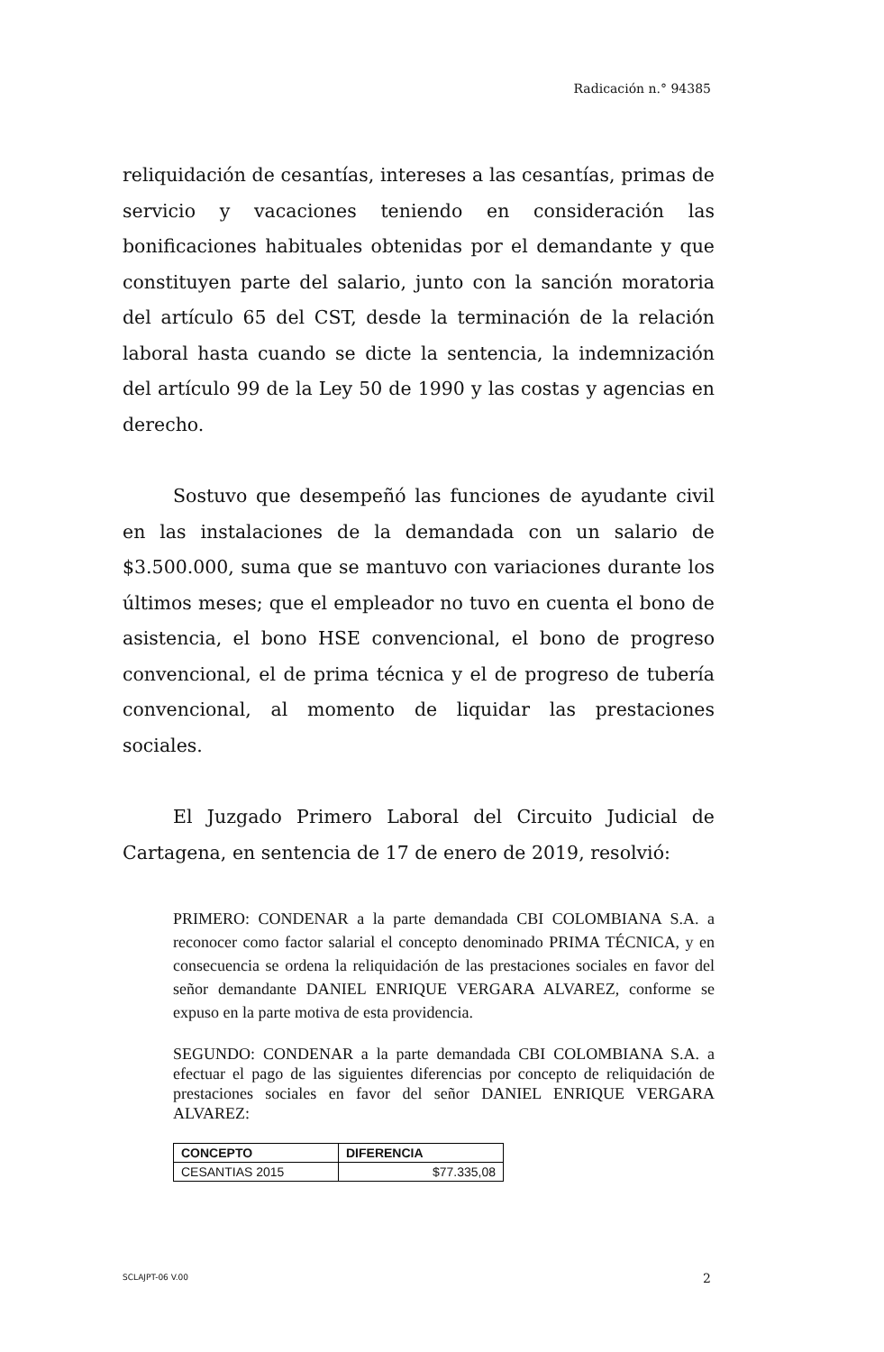Radicación n.° 94385
reliquidación de cesantías, intereses a las cesantías, primas de servicio y vacaciones teniendo en consideración las bonificaciones habituales obtenidas por el demandante y que constituyen parte del salario, junto con la sanción moratoria del artículo 65 del CST, desde la terminación de la relación laboral hasta cuando se dicte la sentencia, la indemnización del artículo 99 de la Ley 50 de 1990 y las costas y agencias en derecho.
Sostuvo que desempeñó las funciones de ayudante civil en las instalaciones de la demandada con un salario de $3.500.000, suma que se mantuvo con variaciones durante los últimos meses; que el empleador no tuvo en cuenta el bono de asistencia, el bono HSE convencional, el bono de progreso convencional, el de prima técnica y el de progreso de tubería convencional, al momento de liquidar las prestaciones sociales.
El Juzgado Primero Laboral del Circuito Judicial de Cartagena, en sentencia de 17 de enero de 2019, resolvió:
PRIMERO: CONDENAR a la parte demandada CBI COLOMBIANA S.A. a reconocer como factor salarial el concepto denominado PRIMA TÉCNICA, y en consecuencia se ordena la reliquidación de las prestaciones sociales en favor del señor demandante DANIEL ENRIQUE VERGARA ALVAREZ, conforme se expuso en la parte motiva de esta providencia.
SEGUNDO: CONDENAR a la parte demandada CBI COLOMBIANA S.A. a efectuar el pago de las siguientes diferencias por concepto de reliquidación de prestaciones sociales en favor del señor DANIEL ENRIQUE VERGARA ALVAREZ:
| CONCEPTO | DIFERENCIA |
| --- | --- |
| CESANTIAS 2015 | $77.335,08 |
SCLAJPT-06 V.00 2